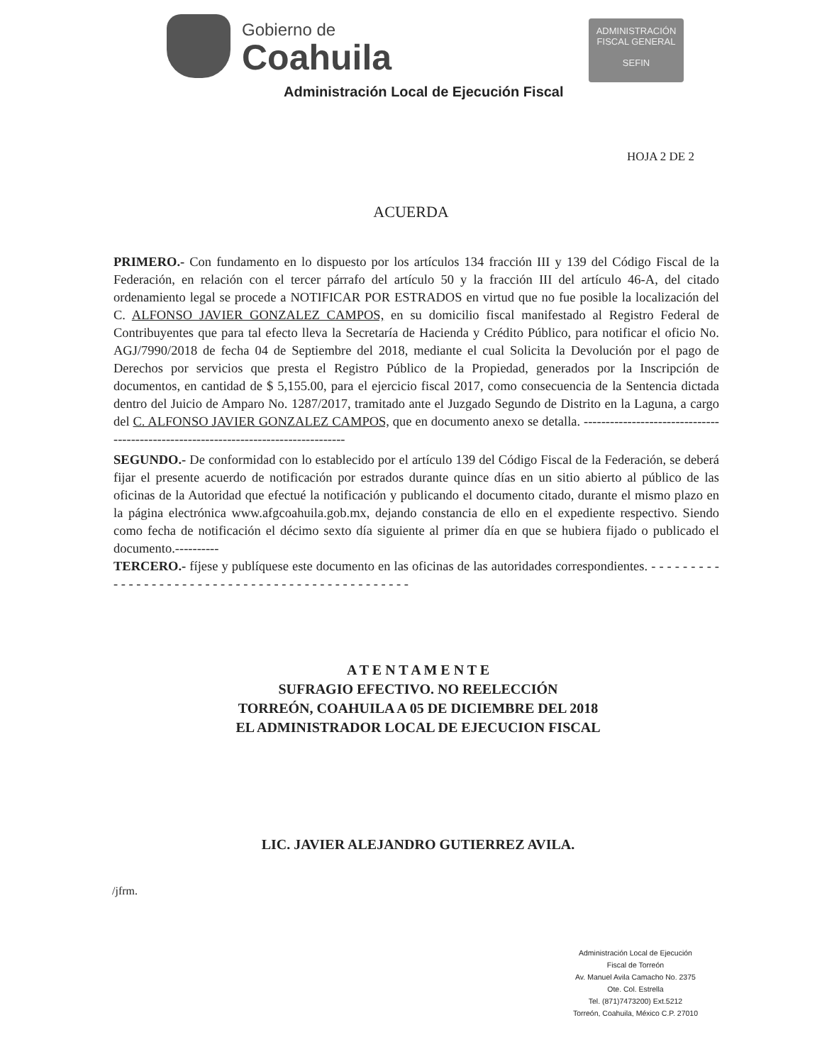Gobierno de
Coahuila
ADMINISTRACIÓN
FISCAL GENERAL
SEFIN
Administración Local de Ejecución Fiscal
HOJA 2 DE 2
ACUERDA
PRIMERO.- Con fundamento en lo dispuesto por los artículos 134 fracción III y 139 del Código Fiscal de la Federación, en relación con el tercer párrafo del artículo 50 y la fracción III del artículo 46-A, del citado ordenamiento legal se procede a NOTIFICAR POR ESTRADOS en virtud que no fue posible la localización del C. ALFONSO JAVIER GONZALEZ CAMPOS, en su domicilio fiscal manifestado al Registro Federal de Contribuyentes que para tal efecto lleva la Secretaría de Hacienda y Crédito Público, para notificar el oficio No. AGJ/7990/2018 de fecha 04 de Septiembre del 2018, mediante el cual Solicita la Devolución por el pago de Derechos por servicios que presta el Registro Público de la Propiedad, generados por la Inscripción de documentos, en cantidad de $ 5,155.00, para el ejercicio fiscal 2017, como consecuencia de la Sentencia dictada dentro del Juicio de Amparo No. 1287/2017, tramitado ante el Juzgado Segundo de Distrito en la Laguna, a cargo del C. ALFONSO JAVIER GONZALEZ CAMPOS, que en documento anexo se detalla. ------------------------------------------------------------------------------------
SEGUNDO.- De conformidad con lo establecido por el artículo 139 del Código Fiscal de la Federación, se deberá fijar el presente acuerdo de notificación por estrados durante quince días en un sitio abierto al público de las oficinas de la Autoridad que efectué la notificación y publicando el documento citado, durante el mismo plazo en la página electrónica www.afgcoahuila.gob.mx, dejando constancia de ello en el expediente respectivo. Siendo como fecha de notificación el décimo sexto día siguiente al primer día en que se hubiera fijado o publicado el documento.----------
TERCERO.- fíjese y publíquese este documento en las oficinas de las autoridades correspondientes. - - - - - - - - - - - - - - - - - - - - - - - - - - - - - - - - - - - - - - - - - - - - - - - -
A T E N T A M E N T E
SUFRAGIO EFECTIVO. NO REELECCIÓN
TORREÓN, COAHUILA A 05 DE DICIEMBRE DEL 2018
EL ADMINISTRADOR LOCAL DE EJECUCION FISCAL
LIC. JAVIER ALEJANDRO GUTIERREZ AVILA.
/jfrm.
Administración Local de Ejecución
Fiscal de Torreón
Av. Manuel Avila Camacho No. 2375
Ote. Col. Estrella
Tel. (871)7473200) Ext.5212
Torreón, Coahuila, México C.P. 27010